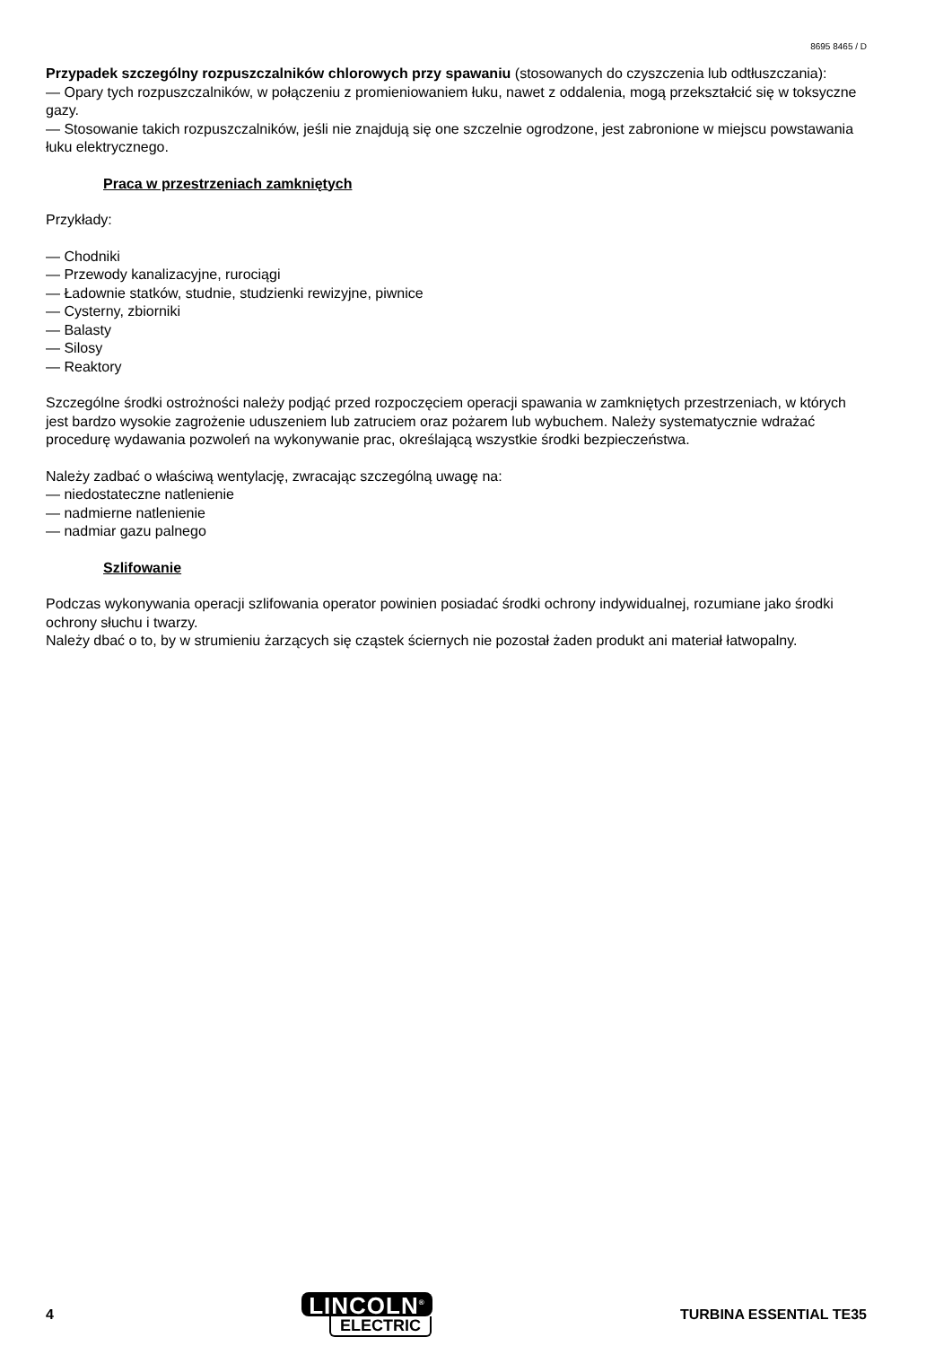8695 8465 / D
Przypadek szczególny rozpuszczalników chlorowych przy spawaniu (stosowanych do czyszczenia lub odtłuszczania):
— Opary tych rozpuszczalników, w połączeniu z promieniowaniem łuku, nawet z oddalenia, mogą przekształcić się w toksyczne gazy.
— Stosowanie takich rozpuszczalników, jeśli nie znajdują się one szczelnie ogrodzone, jest zabronione w miejscu powstawania łuku elektrycznego.
Praca w przestrzeniach zamkniętych
Przykłady:
— Chodniki
— Przewody kanalizacyjne, rurociągi
— Ładownie statków, studnie, studzienki rewizyjne, piwnice
— Cysterny, zbiorniki
— Balasty
— Silosy
— Reaktory
Szczególne środki ostrożności należy podjąć przed rozpoczęciem operacji spawania w zamkniętych przestrzeniach, w których jest bardzo wysokie zagrożenie uduszeniem lub zatruciem oraz pożarem lub wybuchem. Należy systematycznie wdrażać procedurę wydawania pozwoleń na wykonywanie prac, określającą wszystkie środki bezpieczeństwa.
Należy zadbać o właściwą wentylację, zwracając szczególną uwagę na:
— niedostateczne natlenienie
— nadmierne natlenienie
— nadmiar gazu palnego
Szlifowanie
Podczas wykonywania operacji szlifowania operator powinien posiadać środki ochrony indywidualnej, rozumiane jako środki ochrony słuchu i twarzy.
Należy dbać o to, by w strumieniu żarzących się cząstek ściernych nie pozostał żaden produkt ani materiał łatwopalny.
4
LINCOLN<sup>®</sup>
ELECTRIC
TURBINA ESSENTIAL TE35